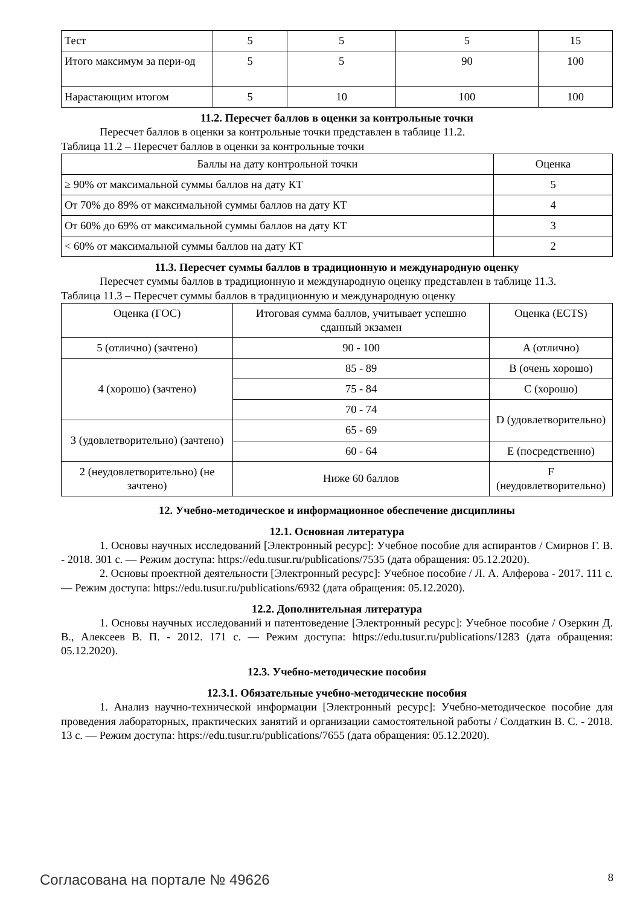| Тест | 5 | 5 | 5 | 15 |
| Итого максимум за пери-од | 5 | 5 | 90 | 100 |
| Нарастающим итогом | 5 | 10 | 100 | 100 |
11.2. Пересчет баллов в оценки за контрольные точки
Пересчет баллов в оценки за контрольные точки представлен в таблице 11.2.
Таблица 11.2 – Пересчет баллов в оценки за контрольные точки
| Баллы на дату контрольной точки | Оценка |
| --- | --- |
| ≥ 90% от максимальной суммы баллов на дату КТ | 5 |
| От 70% до 89% от максимальной суммы баллов на дату КТ | 4 |
| От 60% до 69% от максимальной суммы баллов на дату КТ | 3 |
| < 60% от максимальной суммы баллов на дату КТ | 2 |
11.3. Пересчет суммы баллов в традиционную и международную оценку
Пересчет суммы баллов в традиционную и международную оценку представлен в таблице 11.3.
Таблица 11.3 – Пересчет суммы баллов в традиционную и международную оценку
| Оценка (ГОС) | Итоговая сумма баллов, учитывает успешно сданный экзамен | Оценка (ECTS) |
| --- | --- | --- |
| 5 (отлично) (зачтено) | 90 - 100 | A (отлично) |
| 4 (хорошо) (зачтено) | 85 - 89 | B (очень хорошо) |
| | 75 - 84 | C (хорошо) |
| | 70 - 74 | D (удовлетворительно) |
| 3 (удовлетворительно) (зачтено) | 65 - 69 | |
| | 60 - 64 | E (посредственно) |
| 2 (неудовлетворительно) (не зачтено) | Ниже 60 баллов | F (неудовлетворительно) |
12. Учебно-методическое и информационное обеспечение дисциплины
12.1. Основная литература
1. Основы научных исследований [Электронный ресурс]: Учебное пособие для аспирантов / Смирнов Г. В. - 2018. 301 с. — Режим доступа: https://edu.tusur.ru/publications/7535 (дата обращения: 05.12.2020).
2. Основы проектной деятельности [Электронный ресурс]: Учебное пособие / Л. А. Алферова - 2017. 111 с. — Режим доступа: https://edu.tusur.ru/publications/6932 (дата обращения: 05.12.2020).
12.2. Дополнительная литература
1. Основы научных исследований и патентоведение [Электронный ресурс]: Учебное пособие / Озеркин Д. В., Алексеев В. П. - 2012. 171 с. — Режим доступа: https://edu.tusur.ru/publications/1283 (дата обращения: 05.12.2020).
12.3. Учебно-методические пособия
12.3.1. Обязательные учебно-методические пособия
1. Анализ научно-технической информации [Электронный ресурс]: Учебно-методическое пособие для проведения лабораторных, практических занятий и организации самостоятельной работы / Солдаткин В. С. - 2018. 13 с. — Режим доступа: https://edu.tusur.ru/publications/7655 (дата обращения: 05.12.2020).
Согласована на портале № 49626 8